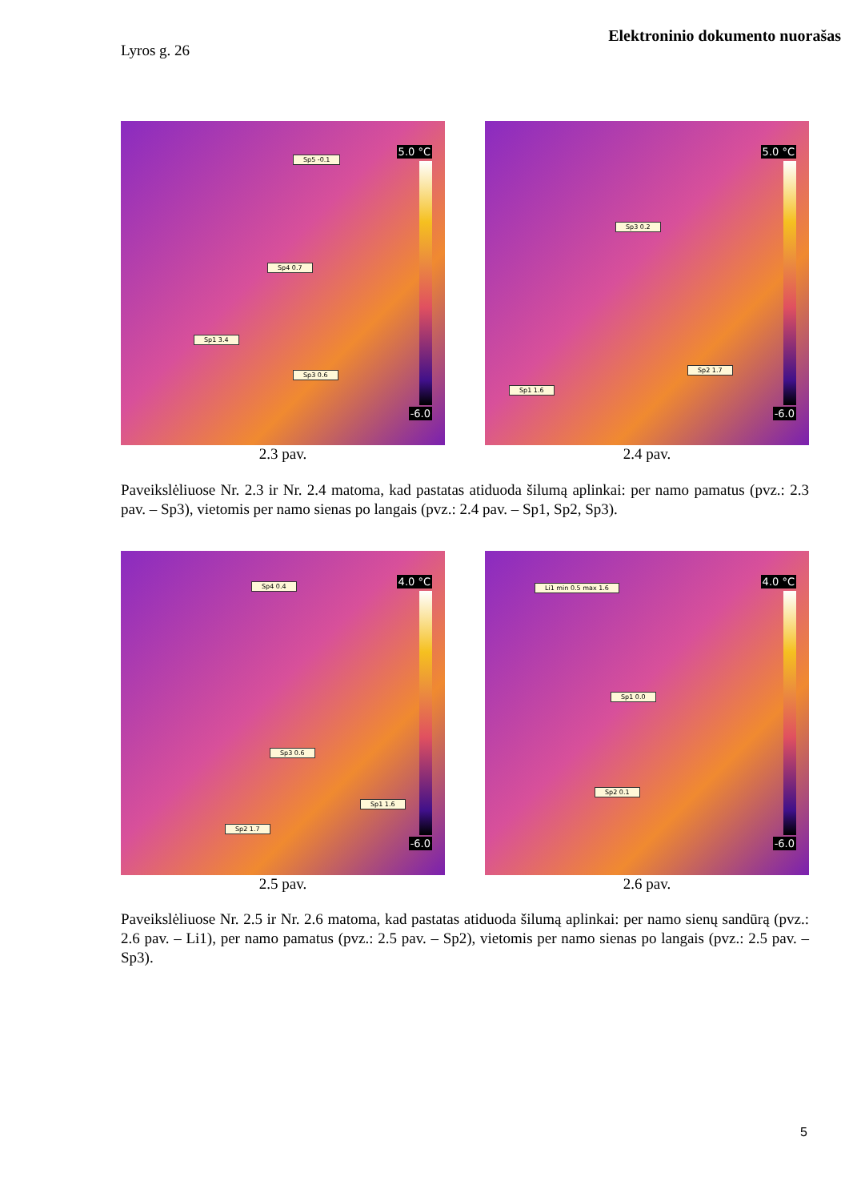Elektroninio dokumento nuorašas
Lyros g. 26
5.0 °C
-6.0
Sp5 -0.1
Sp4 0.7
Sp1 3.4
Sp3 0.6
2.3 pav.
5.0 °C
-6.0
Sp3 0.2
Sp2 1.7
Sp1 1.6
2.4 pav.
Paveikslėliuose Nr. 2.3 ir Nr. 2.4 matoma, kad pastatas atiduoda šilumą aplinkai: per namo pamatus (pvz.: 2.3 pav. – Sp3), vietomis per namo sienas po langais (pvz.: 2.4 pav. – Sp1, Sp2, Sp3).
4.0 °C
-6.0
Sp4 0.4
Sp3 0.6
Sp1 1.6
Sp2 1.7
2.5 pav.
4.0 °C
-6.0
Li1 min 0.5 max 1.6
Sp1 0.0
Sp2 0.1
2.6 pav.
Paveikslėliuose Nr. 2.5 ir Nr. 2.6 matoma, kad pastatas atiduoda šilumą aplinkai: per namo sienų sandūrą (pvz.: 2.6 pav. – Li1), per namo pamatus (pvz.: 2.5 pav. – Sp2), vietomis per namo sienas po langais (pvz.: 2.5 pav. – Sp3).
5